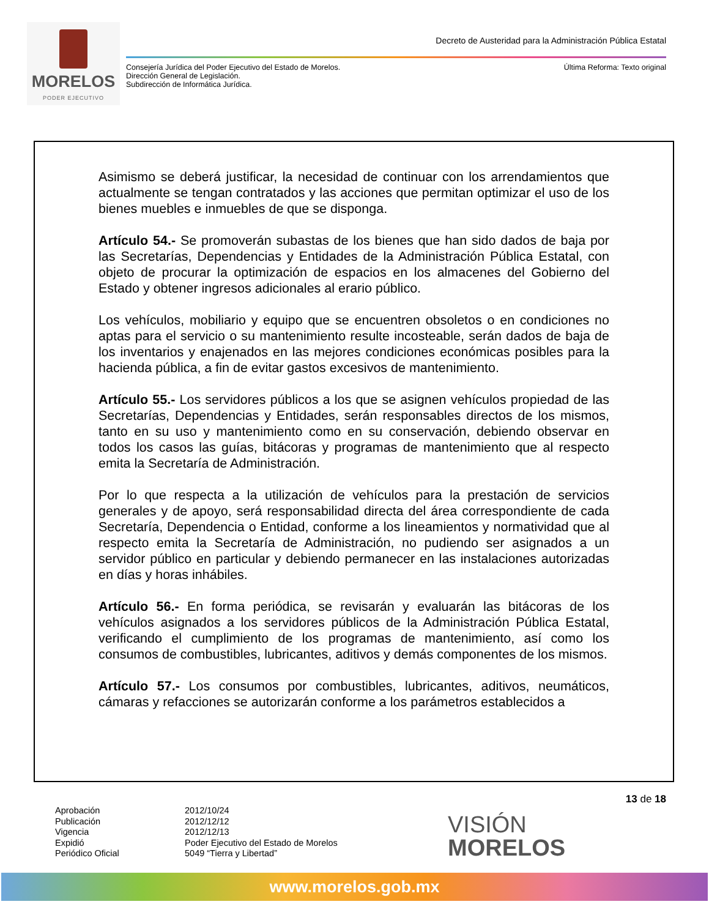MORELOS
PODER EJECUTIVO
Decreto de Austeridad para la Administración Pública Estatal
Consejería Jurídica del Poder Ejecutivo del Estado de Morelos.
Dirección General de Legislación.
Subdirección de Informática Jurídica.
Última Reforma: Texto original
Asimismo se deberá justificar, la necesidad de continuar con los arrendamientos que actualmente se tengan contratados y las acciones que permitan optimizar el uso de los bienes muebles e inmuebles de que se disponga.
Artículo 54.- Se promoverán subastas de los bienes que han sido dados de baja por las Secretarías, Dependencias y Entidades de la Administración Pública Estatal, con objeto de procurar la optimización de espacios en los almacenes del Gobierno del Estado y obtener ingresos adicionales al erario público.
Los vehículos, mobiliario y equipo que se encuentren obsoletos o en condiciones no aptas para el servicio o su mantenimiento resulte incosteable, serán dados de baja de los inventarios y enajenados en las mejores condiciones económicas posibles para la hacienda pública, a fin de evitar gastos excesivos de mantenimiento.
Artículo 55.- Los servidores públicos a los que se asignen vehículos propiedad de las Secretarías, Dependencias y Entidades, serán responsables directos de los mismos, tanto en su uso y mantenimiento como en su conservación, debiendo observar en todos los casos las guías, bitácoras y programas de mantenimiento que al respecto emita la Secretaría de Administración.
Por lo que respecta a la utilización de vehículos para la prestación de servicios generales y de apoyo, será responsabilidad directa del área correspondiente de cada Secretaría, Dependencia o Entidad, conforme a los lineamientos y normatividad que al respecto emita la Secretaría de Administración, no pudiendo ser asignados a un servidor público en particular y debiendo permanecer en las instalaciones autorizadas en días y horas inhábiles.
Artículo 56.- En forma periódica, se revisarán y evaluarán las bitácoras de los vehículos asignados a los servidores públicos de la Administración Pública Estatal, verificando el cumplimiento de los programas de mantenimiento, así como los consumos de combustibles, lubricantes, aditivos y demás componentes de los mismos.
Artículo 57.- Los consumos por combustibles, lubricantes, aditivos, neumáticos, cámaras y refacciones se autorizarán conforme a los parámetros establecidos a
13 de 18
Aprobación
Publicación
Vigencia
Expidió
Periódico Oficial
2012/10/24
2012/12/12
2012/12/13
Poder Ejecutivo del Estado de Morelos
5049 “Tierra y Libertad”
VISIÓN
MORELOS
www.morelos.gob.mx